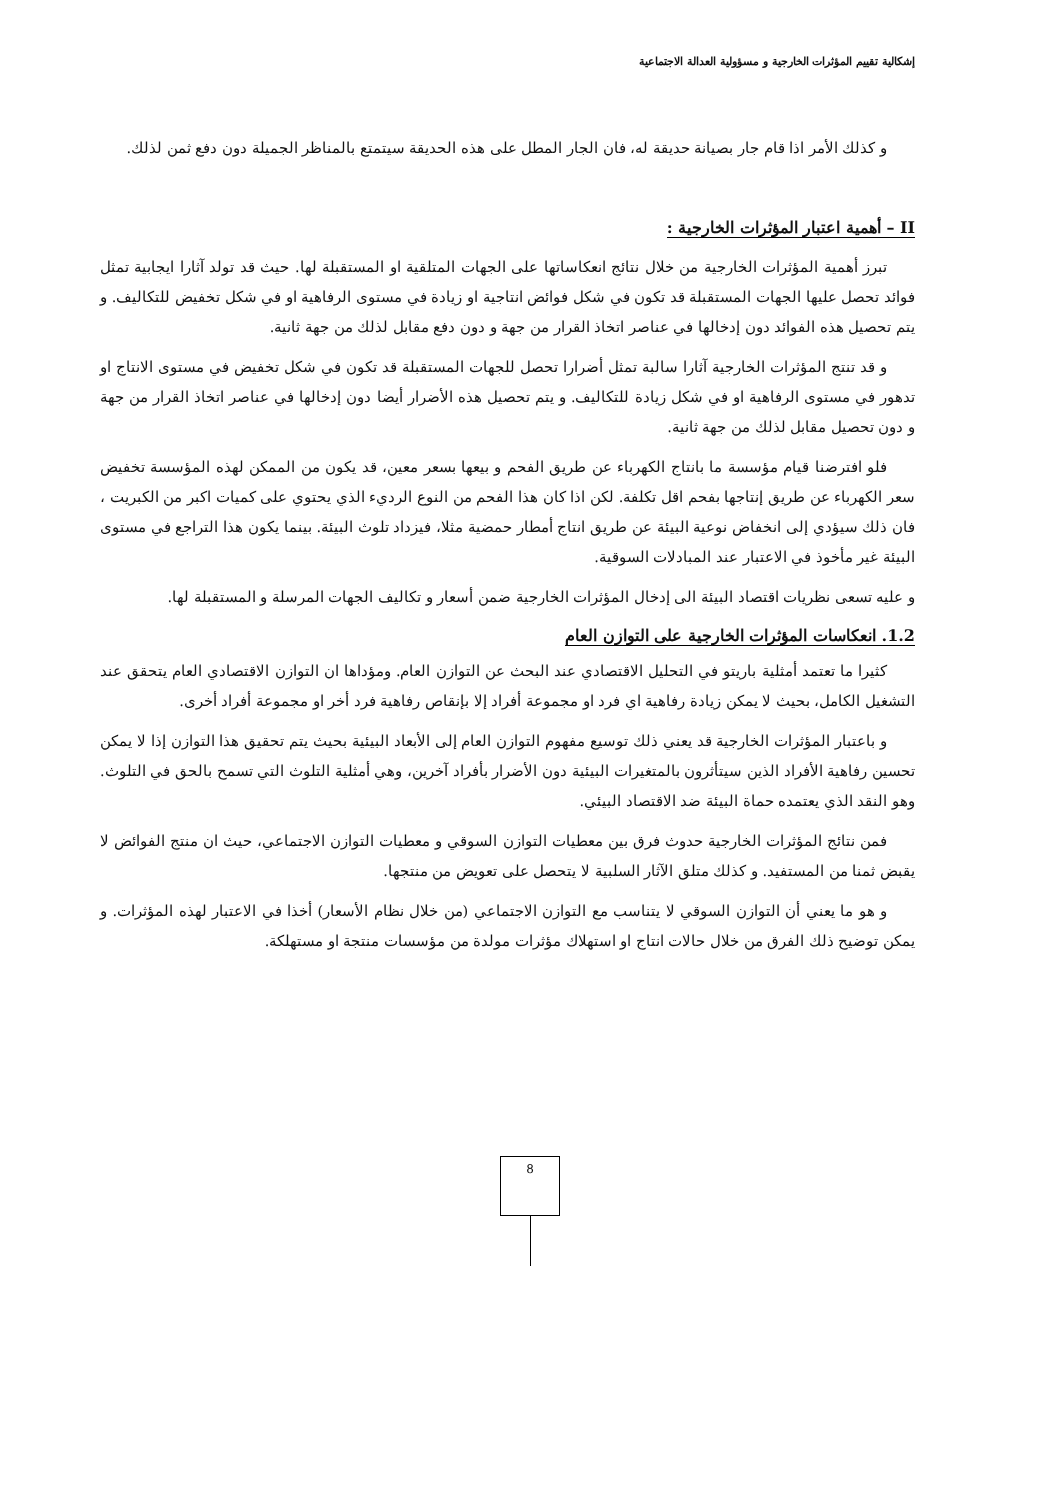إشكالية تقييم المؤثرات الخارجية و مسؤولية العدالة الاجتماعية
و كذلك الأمر اذا قام جار بصيانة حديقة له، فان الجار المطل على هذه الحديقة سيتمتع بالمناظر الجميلة دون دفع ثمن لذلك.
II – أهمية اعتبار المؤثرات الخارجية :
تبرز أهمية المؤثرات الخارجية من خلال نتائج انعكاساتها على الجهات المتلقية او المستقبلة لها. حيث قد تولد آثارا ايجابية تمثل فوائد تحصل عليها الجهات المستقبلة قد تكون في شكل فوائض انتاجية او زيادة في مستوى الرفاهية او في شكل تخفيض للتكاليف. و يتم تحصيل هذه الفوائد دون إدخالها في عناصر اتخاذ القرار من جهة و دون دفع مقابل لذلك من جهة ثانية.
و قد تنتج المؤثرات الخارجية آثارا سالبة تمثل أضرارا تحصل للجهات المستقبلة قد تكون في شكل تخفيض في مستوى الانتاج او تدهور في مستوى الرفاهية او في شكل زيادة للتكاليف. و يتم تحصيل هذه الأضرار أيضا دون إدخالها في عناصر اتخاذ القرار من جهة و دون تحصيل مقابل لذلك من جهة ثانية.
فلو افترضنا قيام مؤسسة ما بانتاج الكهرباء عن طريق الفحم و بيعها بسعر معين، قد يكون من الممكن لهذه المؤسسة تخفيض سعر الكهرباء عن طريق إنتاجها بفحم اقل تكلفة. لكن اذا كان هذا الفحم من النوع الرديء الذي يحتوي على كميات اكبر من الكبريت ، فان ذلك سيؤدي إلى انخفاض نوعية البيئة عن طريق انتاج أمطار حمضية مثلا، فيزداد تلوث البيئة. بينما يكون هذا التراجع في مستوى البيئة غير مأخوذ في الاعتبار عند المبادلات السوقية.
و عليه تسعى نظريات اقتصاد البيئة الى إدخال المؤثرات الخارجية ضمن أسعار و تكاليف الجهات المرسلة و المستقبلة لها.
1.2. انعكاسات المؤثرات الخارجية على التوازن العام
كثيرا ما تعتمد أمثلية باريتو في التحليل الاقتصادي عند البحث عن التوازن العام. ومؤداها ان التوازن الاقتصادي العام يتحقق عند التشغيل الكامل، بحيث لا يمكن زيادة رفاهية اي فرد او مجموعة أفراد إلا بإنقاص رفاهية فرد أخر او مجموعة أفراد أخرى.
و باعتبار المؤثرات الخارجية قد يعني ذلك توسيع مفهوم التوازن العام إلى الأبعاد البيئية بحيث يتم تحقيق هذا التوازن إذا لا يمكن تحسين رفاهية الأفراد الذين سيتأثرون بالمتغيرات البيئية دون الأضرار بأفراد آخرين، وهي أمثلية التلوث التي تسمح بالحق في التلوث. وهو النقد الذي يعتمده حماة البيئة ضد الاقتصاد البيئي.
فمن نتائج المؤثرات الخارجية حدوث فرق بين معطيات التوازن السوقي و معطيات التوازن الاجتماعي، حيث ان منتج الفوائض لا يقبض ثمنا من المستفيد. و كذلك متلق الآثار السلبية لا يتحصل على تعويض من منتجها.
و هو ما يعني أن التوازن السوقي لا يتناسب مع التوازن الاجتماعي (من خلال نظام الأسعار) أخذا في الاعتبار لهذه المؤثرات. و يمكن توضيح ذلك الفرق من خلال حالات انتاج او استهلاك مؤثرات مولدة من مؤسسات منتجة او مستهلكة.
8